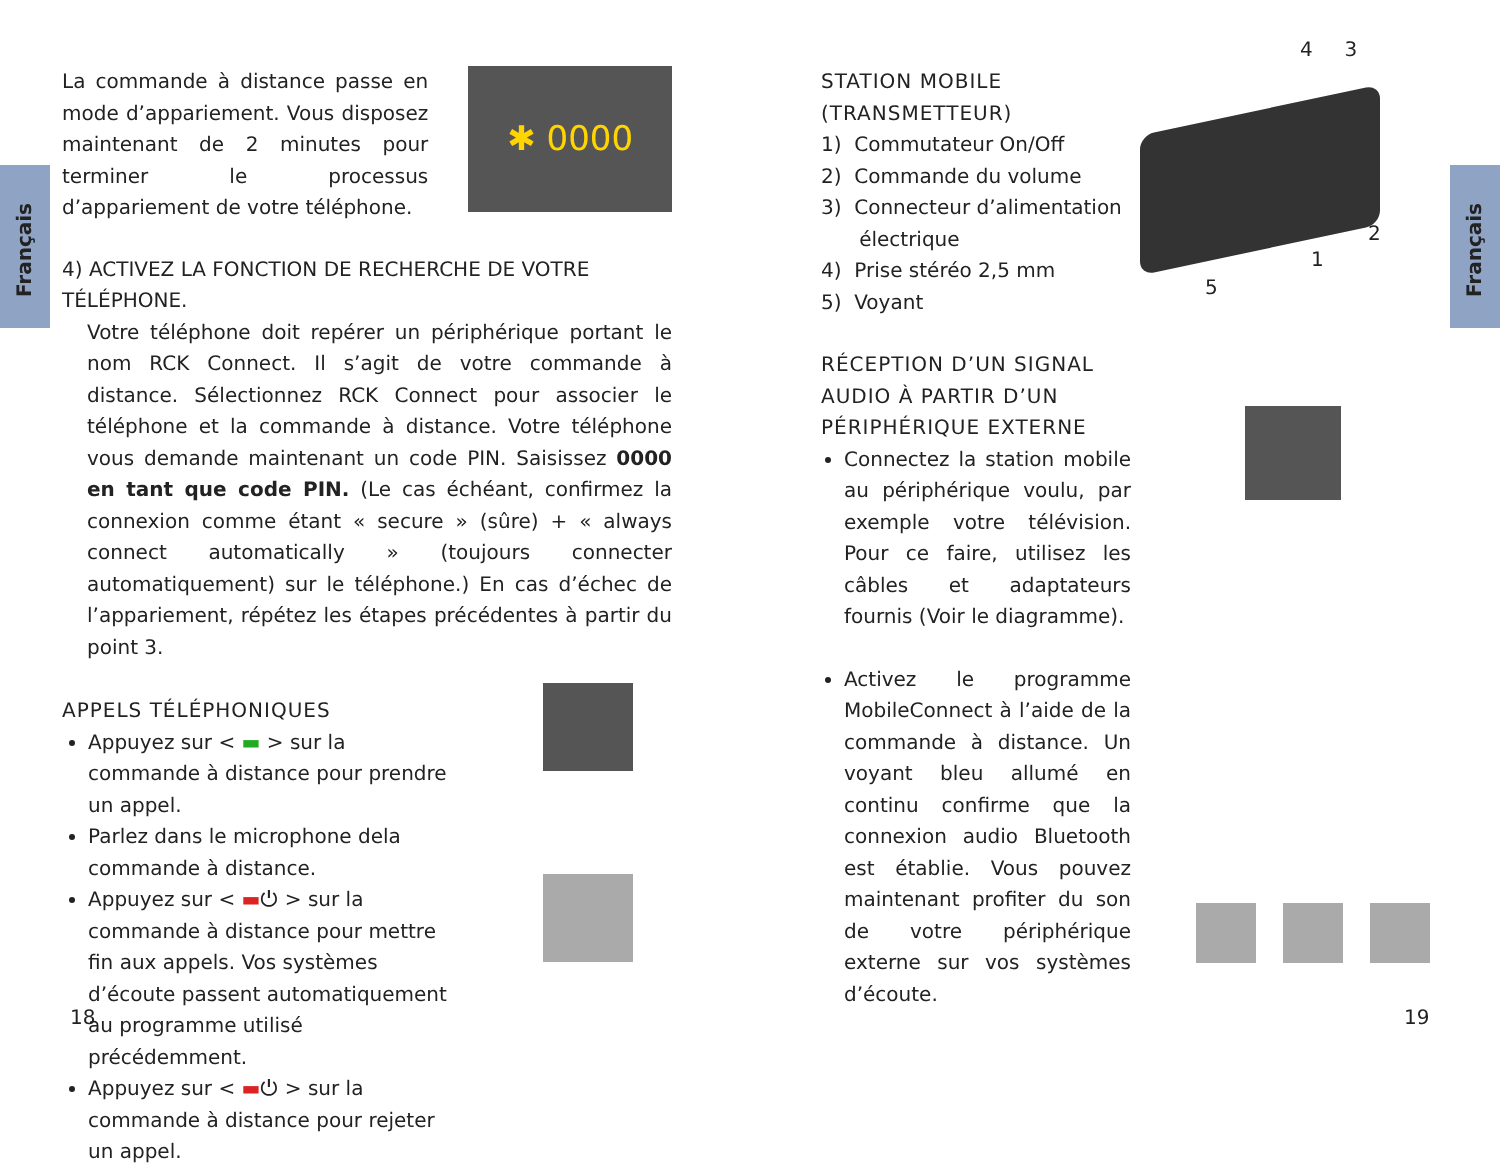Français
Français
La commande à distance passe en mode d’appariement. Vous disposez maintenant de 2 minutes pour terminer le processus d’appariement de votre téléphone.
✱ 0000
4) ACTIVEZ LA FONCTION DE RECHERCHE DE VOTRE TÉLÉPHONE.
Votre téléphone doit repérer un périphérique portant le nom RCK Connect. Il s’agit de votre commande à distance. Sélectionnez RCK Connect pour associer le téléphone et la commande à distance. Votre téléphone vous demande maintenant un code PIN. Saisissez 0000 en tant que code PIN. (Le cas échéant, confirmez la connexion comme étant « secure » (sûre) + « always connect automatically » (toujours connecter automatiquement) sur le téléphone.) En cas d’échec de l’appariement, répétez les étapes précédentes à partir du point 3.
APPELS TÉLÉPHONIQUES
Appuyez sur < ▬ > sur la commande à distance pour prendre un appel.
Parlez dans le microphone dela commande à distance.
Appuyez sur < ▬⏻ > sur la commande à distance pour mettre fin aux appels. Vos systèmes d’écoute passent automatiquement au programme utilisé précédemment.
Appuyez sur < ▬⏻ > sur la commande à distance pour rejeter un appel.
STATION MOBILE
(TRANSMETTEUR)
1) Commutateur On/Off
2) Commande du volume
3) Connecteur d’alimentation
électrique
4) Prise stéréo 2,5 mm
5) Voyant
RÉCEPTION D’UN SIGNAL AUDIO À PARTIR D’UN PÉRIPHÉRIQUE EXTERNE
Connectez la station mobile au périphérique voulu, par exemple votre télévision. Pour ce faire, utilisez les câbles et adaptateurs fournis (Voir le diagramme).
Activez le programme MobileConnect à l’aide de la commande à distance. Un voyant bleu allumé en continu confirme que la connexion audio Bluetooth est établie. Vous pouvez maintenant profiter du son de votre périphérique externe sur vos systèmes d’écoute.
4 3
2
1
5
18 19